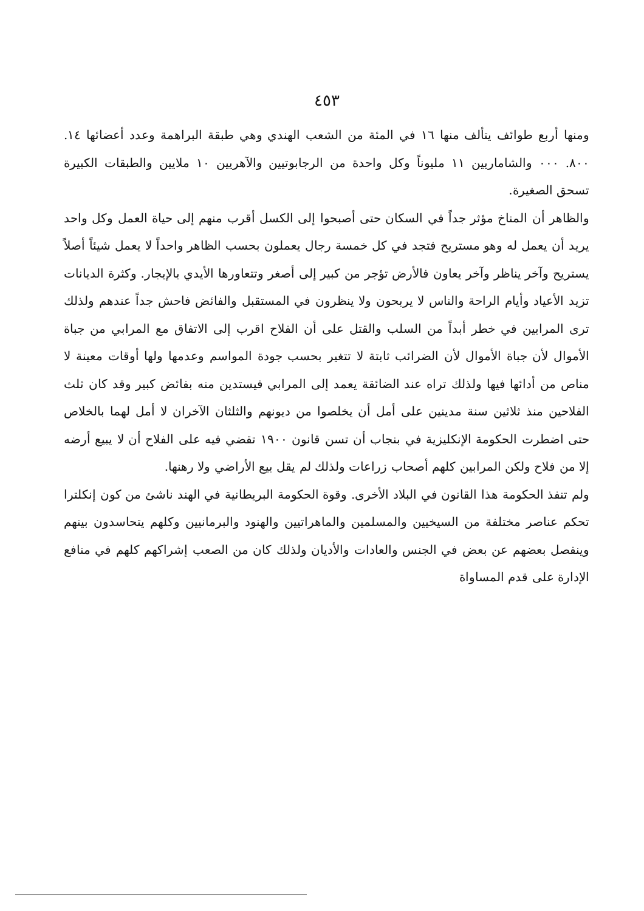٤٥٣
ومنها أربع طوائف يتألف منها ١٦ في المئة من الشعب الهندي وهي طبقة البراهمة وعدد أعضائها ١٤. ٨٠٠. ٠٠٠ والشاماريين ١١ مليوناً وكل واحدة من الرجابوتيين والآهريين ١٠ ملايين والطبقات الكبيرة تسحق الصغيرة.
والظاهر أن المناخ مؤثر جداً في السكان حتى أصبحوا إلى الكسل أقرب منهم إلى حياة العمل وكل واحد يريد أن يعمل له وهو مستريح فتجد في كل خمسة رجال يعملون بحسب الظاهر واحداً لا يعمل شيئاً أصلاً يستريح وآخر يناظر وآخر يعاون فالأرض تؤجر من كبير إلى أصغر وتتعاورها الأيدي بالإيجار. وكثرة الديانات تزيد الأعياد وأيام الراحة والناس لا يربحون ولا ينظرون في المستقبل والفائض فاحش جداً عندهم ولذلك ترى المرابين في خطر أبداً من السلب والقتل على أن الفلاح اقرب إلى الاتفاق مع المرابي من جباة الأموال لأن جباة الأموال لأن الضرائب ثابتة لا تتغير بحسب جودة المواسم وعدمها ولها أوقات معينة لا مناص من أدائها فيها ولذلك تراه عند الضائقة يعمد إلى المرابي فيستدين منه بفائض كبير وقد كان ثلث الفلاحين منذ ثلاثين سنة مدينين على أمل أن يخلصوا من ديونهم والثلثان الآخران لا أمل لهما بالخلاص حتى اضطرت الحكومة الإنكليزية في بنجاب أن تسن قانون ١٩٠٠ تقضي فيه على الفلاح أن لا يبيع أرضه إلا من فلاح ولكن المرابين كلهم أصحاب زراعات ولذلك لم يقل بيع الأراضي ولا رهنها.
ولم تنفذ الحكومة هذا القانون في البلاد الأخرى. وقوة الحكومة البريطانية في الهند ناشئ من كون إنكلترا تحكم عناصر مختلفة من السيخيين والمسلمين والماهراتيين والهنود والبرمانيين وكلهم يتحاسدون بينهم وينفصل بعضهم عن بعض في الجنس والعادات والأديان ولذلك كان من الصعب إشراكهم كلهم في منافع الإدارة على قدم المساواة